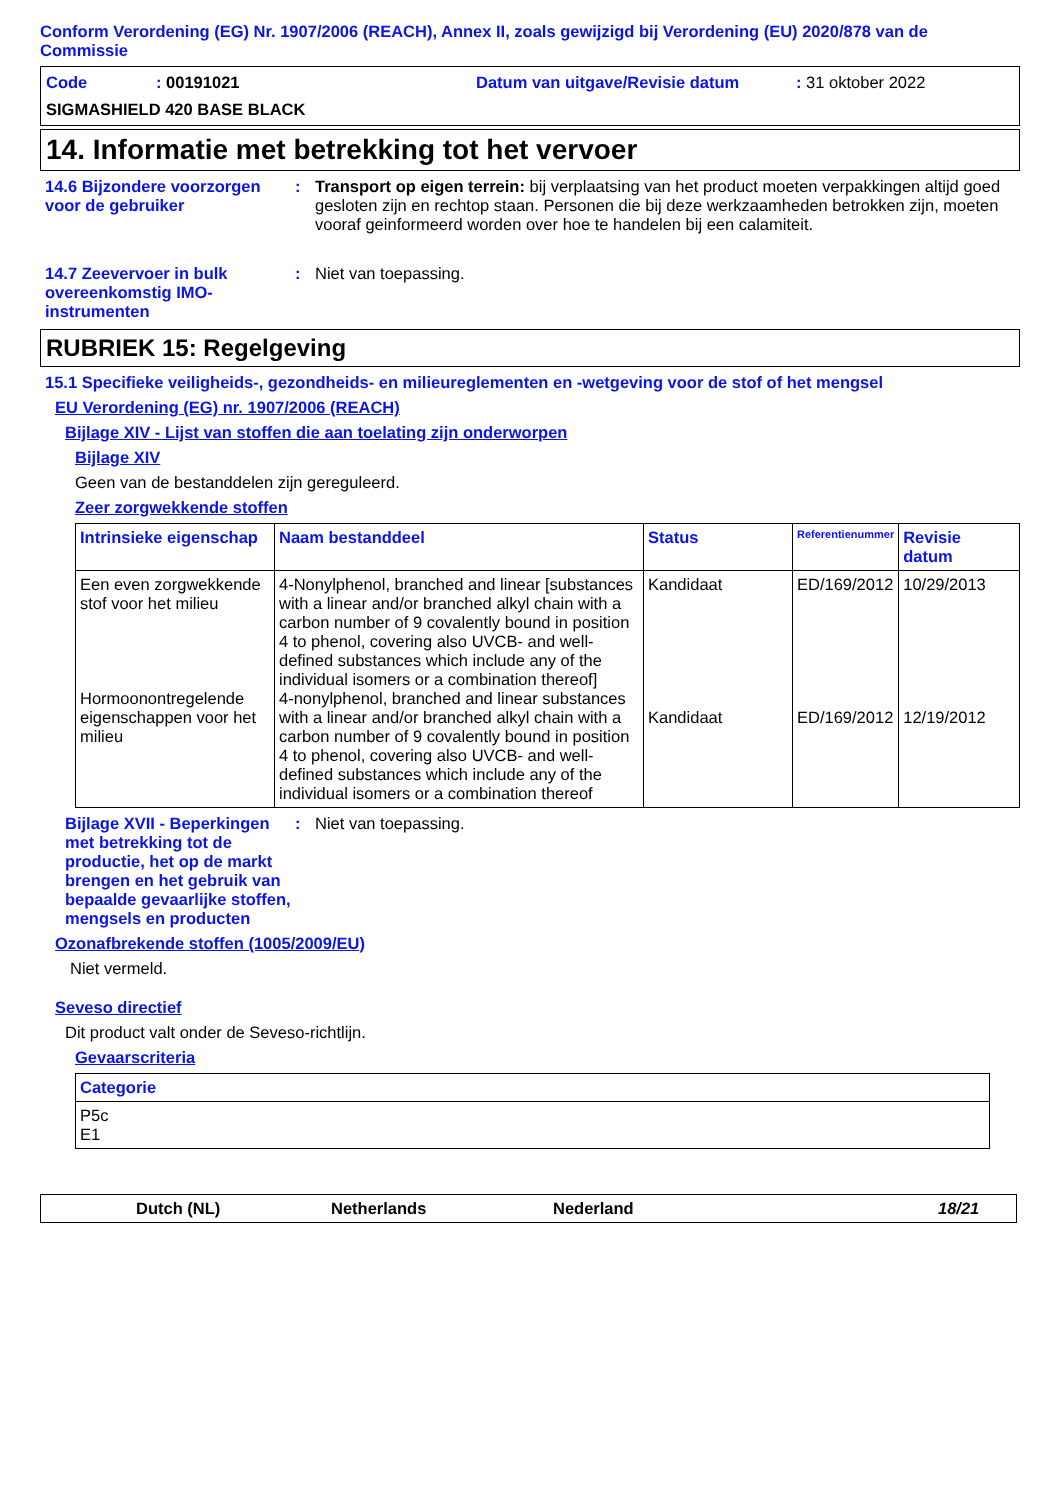Conform Verordening (EG) Nr. 1907/2006 (REACH), Annex II, zoals gewijzigd bij Verordening (EU) 2020/878 van de Commissie
Code: 00191021 Datum van uitgave/Revisie datum: 31 oktober 2022
SIGMASHIELD 420 BASE BLACK
14. Informatie met betrekking tot het vervoer
14.6 Bijzondere voorzorgen voor de gebruiker
: Transport op eigen terrein: bij verplaatsing van het product moeten verpakkingen altijd goed gesloten zijn en rechtop staan. Personen die bij deze werkzaamheden betrokken zijn, moeten vooraf geinformeerd worden over hoe te handelen bij een calamiteit.
14.7 Zeevervoer in bulk overeenkomstig IMO-instrumenten
: Niet van toepassing.
RUBRIEK 15: Regelgeving
15.1 Specifieke veiligheids-, gezondheids- en milieureglementen en -wetgeving voor de stof of het mengsel
EU Verordening (EG) nr. 1907/2006 (REACH)
Bijlage XIV - Lijst van stoffen die aan toelating zijn onderworpen
Bijlage XIV
Geen van de bestanddelen zijn gereguleerd.
Zeer zorgwekkende stoffen
| Intrinsieke eigenschap | Naam bestanddeel | Status | Referentienummer | Revisie datum |
| --- | --- | --- | --- | --- |
| Een even zorgwekkende stof voor het milieu Hormoonontregelende eigenschappen voor het milieu | 4-Nonylphenol, branched and linear [substances with a linear and/or branched alkyl chain with a carbon number of 9 covalently bound in position 4 to phenol, covering also UVCB- and well-defined substances which include any of the individual isomers or a combination thereof] 4-nonylphenol, branched and linear substances with a linear and/or branched alkyl chain with a carbon number of 9 covalently bound in position 4 to phenol, covering also UVCB- and well-defined substances which include any of the individual isomers or a combination thereof | Kandidaat Kandidaat | ED/169/2012 ED/169/2012 | 10/29/2013 12/19/2012 |
Bijlage XVII - Beperkingen met betrekking tot de productie, het op de markt brengen en het gebruik van bepaalde gevaarlijke stoffen, mengsels en producten
: Niet van toepassing.
Ozonafbrekende stoffen (1005/2009/EU)
Niet vermeld.
Seveso directief
Dit product valt onder de Seveso-richtlijn.
Gevaarscriteria
| Categorie |
| --- |
| P5c E1 |
Dutch (NL) Netherlands Nederland 18/21